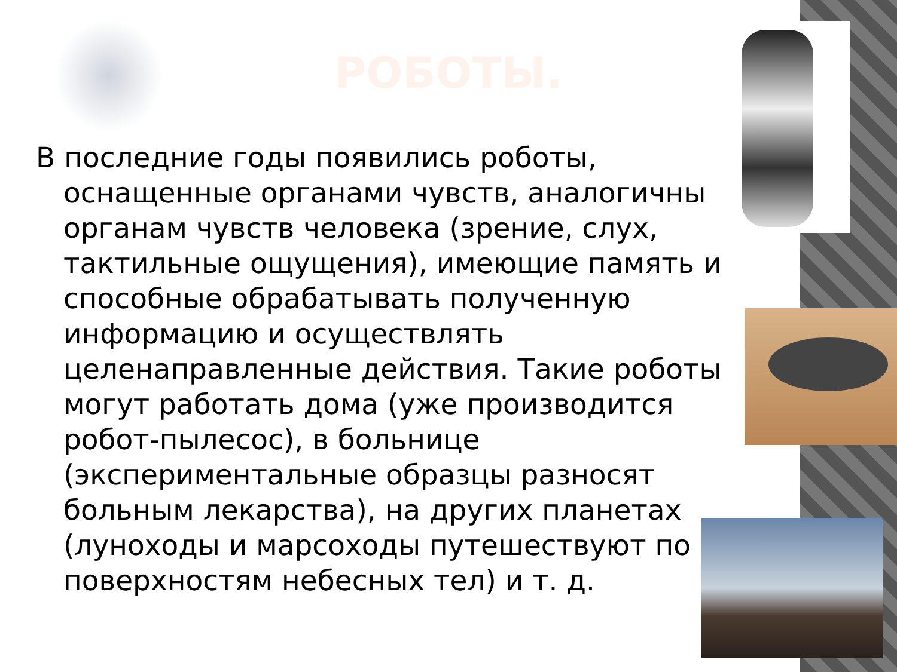РОБОТЫ.
В последние годы появились роботы, оснащенные органами чувств, аналогичны органам чувств человека (зрение, слух, тактильные ощущения), имеющие память и способные обрабатывать полученную информацию и осуществлять целенаправленные действия. Такие роботы могут работать дома (уже производится робот-пылесос), в больнице (экспериментальные образцы разносят больным лекарства), на других планетах (луноходы и марсоходы путешествуют по поверхностям небесных тел) и т. д.